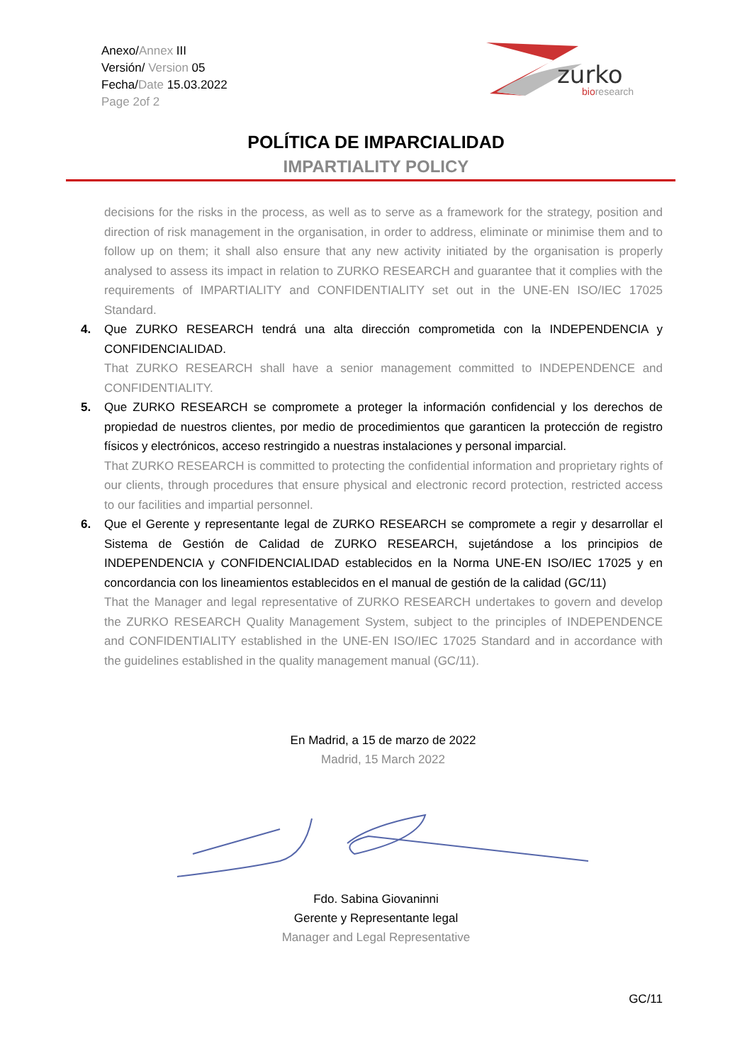Anexo/Annex III
Versión/ Version 05
Fecha/Date 15.03.2022
Page 2of 2
zurko
bioresearch
POLÍTICA DE IMPARCIALIDAD
IMPARTIALITY POLICY
decisions for the risks in the process, as well as to serve as a framework for the strategy, position and direction of risk management in the organisation, in order to address, eliminate or minimise them and to follow up on them; it shall also ensure that any new activity initiated by the organisation is properly analysed to assess its impact in relation to ZURKO RESEARCH and guarantee that it complies with the requirements of IMPARTIALITY and CONFIDENTIALITY set out in the UNE-EN ISO/IEC 17025 Standard.
4. Que ZURKO RESEARCH tendrá una alta dirección comprometida con la INDEPENDENCIA y CONFIDENCIALIDAD.
That ZURKO RESEARCH shall have a senior management committed to INDEPENDENCE and CONFIDENTIALITY.
5. Que ZURKO RESEARCH se compromete a proteger la información confidencial y los derechos de propiedad de nuestros clientes, por medio de procedimientos que garanticen la protección de registro físicos y electrónicos, acceso restringido a nuestras instalaciones y personal imparcial.
That ZURKO RESEARCH is committed to protecting the confidential information and proprietary rights of our clients, through procedures that ensure physical and electronic record protection, restricted access to our facilities and impartial personnel.
6. Que el Gerente y representante legal de ZURKO RESEARCH se compromete a regir y desarrollar el Sistema de Gestión de Calidad de ZURKO RESEARCH, sujetándose a los principios de INDEPENDENCIA y CONFIDENCIALIDAD establecidos en la Norma UNE-EN ISO/IEC 17025 y en concordancia con los lineamientos establecidos en el manual de gestión de la calidad (GC/11)
That the Manager and legal representative of ZURKO RESEARCH undertakes to govern and develop the ZURKO RESEARCH Quality Management System, subject to the principles of INDEPENDENCE and CONFIDENTIALITY established in the UNE-EN ISO/IEC 17025 Standard and in accordance with the guidelines established in the quality management manual (GC/11).
En Madrid, a 15 de marzo de 2022
Madrid, 15 March 2022
Fdo. Sabina Giovaninni
Gerente y Representante legal
Manager and Legal Representative
GC/11